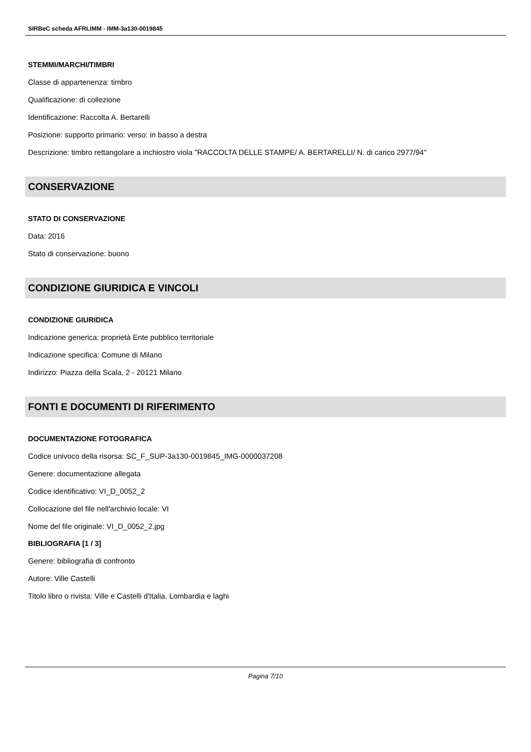SIRBeC scheda AFRLIMM - IMM-3a130-0019845
STEMMI/MARCHI/TIMBRI
Classe di appartenenza: timbro
Qualificazione: di collezione
Identificazione: Raccolta A. Bertarelli
Posizione: supporto primario: verso: in basso a destra
Descrizione: timbro rettangolare a inchiostro viola "RACCOLTA DELLE STAMPE/ A. BERTARELLI/ N. di carico 2977/94"
CONSERVAZIONE
STATO DI CONSERVAZIONE
Data: 2016
Stato di conservazione: buono
CONDIZIONE GIURIDICA E VINCOLI
CONDIZIONE GIURIDICA
Indicazione generica: proprietà Ente pubblico territoriale
Indicazione specifica: Comune di Milano
Indirizzo: Piazza della Scala, 2 - 20121 Milano
FONTI E DOCUMENTI DI RIFERIMENTO
DOCUMENTAZIONE FOTOGRAFICA
Codice univoco della risorsa: SC_F_SUP-3a130-0019845_IMG-0000037208
Genere: documentazione allegata
Codice identificativo: VI_D_0052_2
Collocazione del file nell'archivio locale: VI
Nome del file originale: VI_D_0052_2.jpg
BIBLIOGRAFIA [1 / 3]
Genere: bibliografia di confronto
Autore: Ville Castelli
Titolo libro o rivista: Ville e Castelli d'Italia. Lombardia e laghi
Pagina 7/10